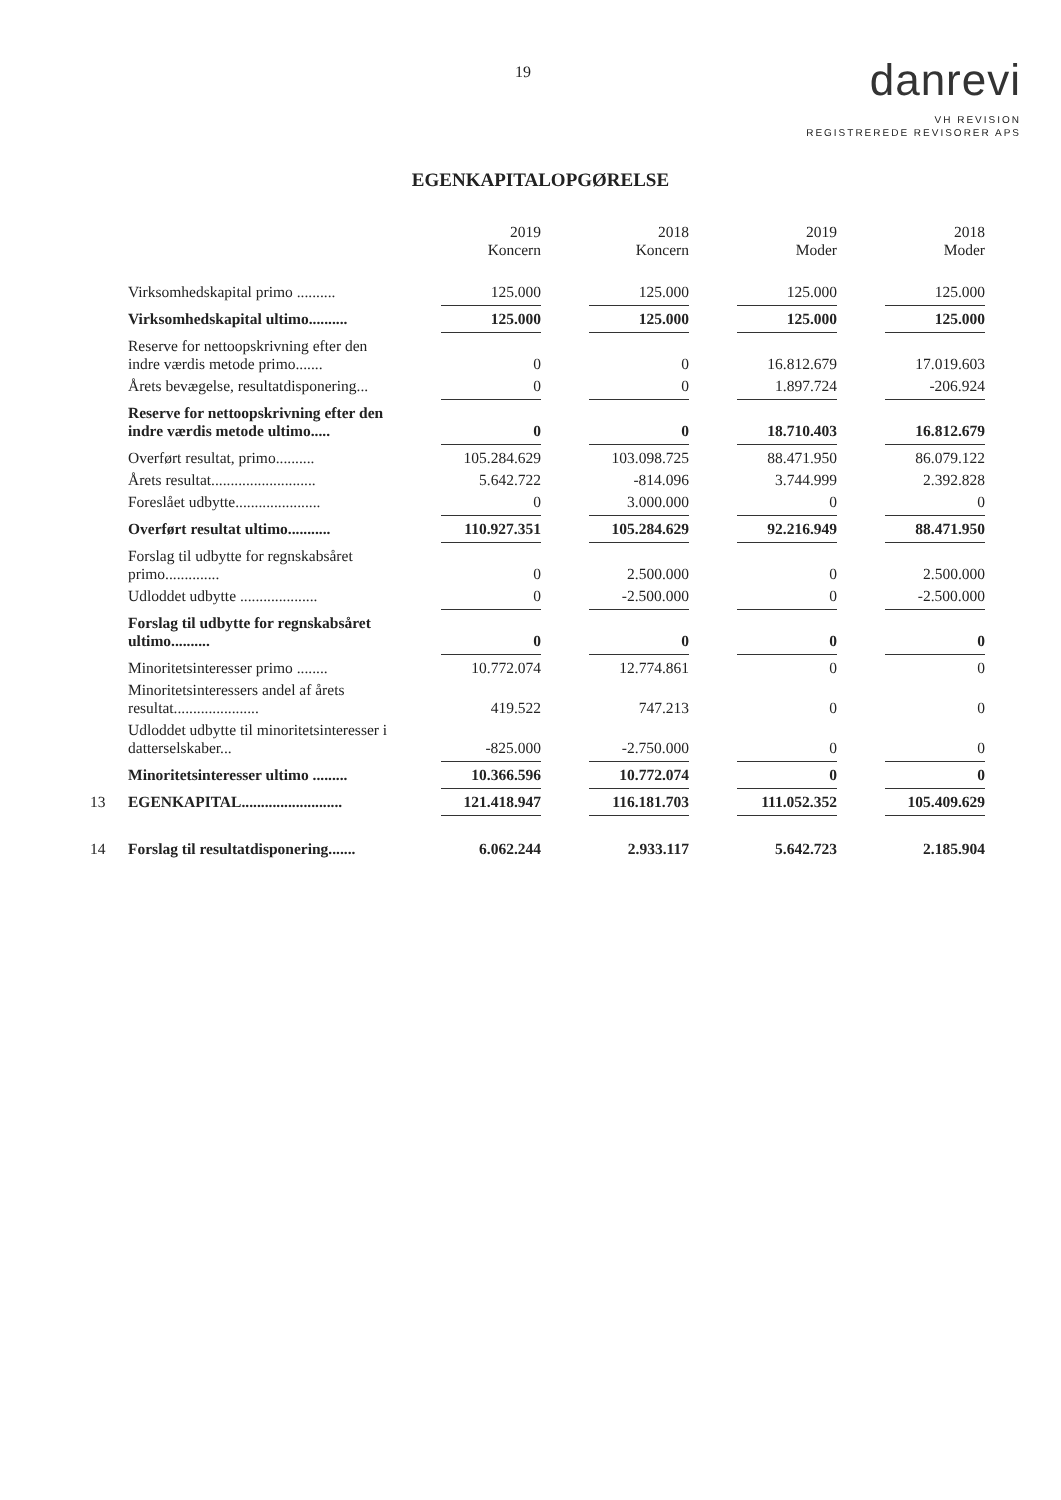19
danrevi
VH REVISION
REGISTREREDE REVISORER APS
EGENKAPITALOPGØRELSE
| | | 2019 Koncern | 2018 Koncern | 2019 Moder | 2018 Moder |
| | Virksomhedskapital primo .......... | 125.000 | 125.000 | 125.000 | 125.000 |
| | Virksomhedskapital ultimo.......... | 125.000 | 125.000 | 125.000 | 125.000 |
| | Reserve for nettoopskrivning efter den indre værdis metode primo....... | 0 | 0 | 16.812.679 | 17.019.603 |
| | Årets bevægelse, resultatdisponering... | 0 | 0 | 1.897.724 | -206.924 |
| | Reserve for nettoopskrivning efter den indre værdis metode ultimo..... | 0 | 0 | 18.710.403 | 16.812.679 |
| | Overført resultat, primo.......... | 105.284.629 | 103.098.725 | 88.471.950 | 86.079.122 |
| | Årets resultat........................... | 5.642.722 | -814.096 | 3.744.999 | 2.392.828 |
| | Foreslået udbytte...................... | 0 | 3.000.000 | 0 | 0 |
| | Overført resultat ultimo........... | 110.927.351 | 105.284.629 | 92.216.949 | 88.471.950 |
| | Forslag til udbytte for regnskabsåret primo.............. | 0 | 2.500.000 | 0 | 2.500.000 |
| | Udloddet udbytte .................... | 0 | -2.500.000 | 0 | -2.500.000 |
| | Forslag til udbytte for regnskabsåret ultimo.......... | 0 | 0 | 0 | 0 |
| | Minoritetsinteresser primo ........ | 10.772.074 | 12.774.861 | 0 | 0 |
| | Minoritetsinteressers andel af årets resultat...................... | 419.522 | 747.213 | 0 | 0 |
| | Udloddet udbytte til minoritetsinteresser i datterselskaber... | -825.000 | -2.750.000 | 0 | 0 |
| | Minoritetsinteresser ultimo ......... | 10.366.596 | 10.772.074 | 0 | 0 |
| 13 | EGENKAPITAL.......................... | 121.418.947 | 116.181.703 | 111.052.352 | 105.409.629 |
| 14 | Forslag til resultatdisponering....... | 6.062.244 | 2.933.117 | 5.642.723 | 2.185.904 |